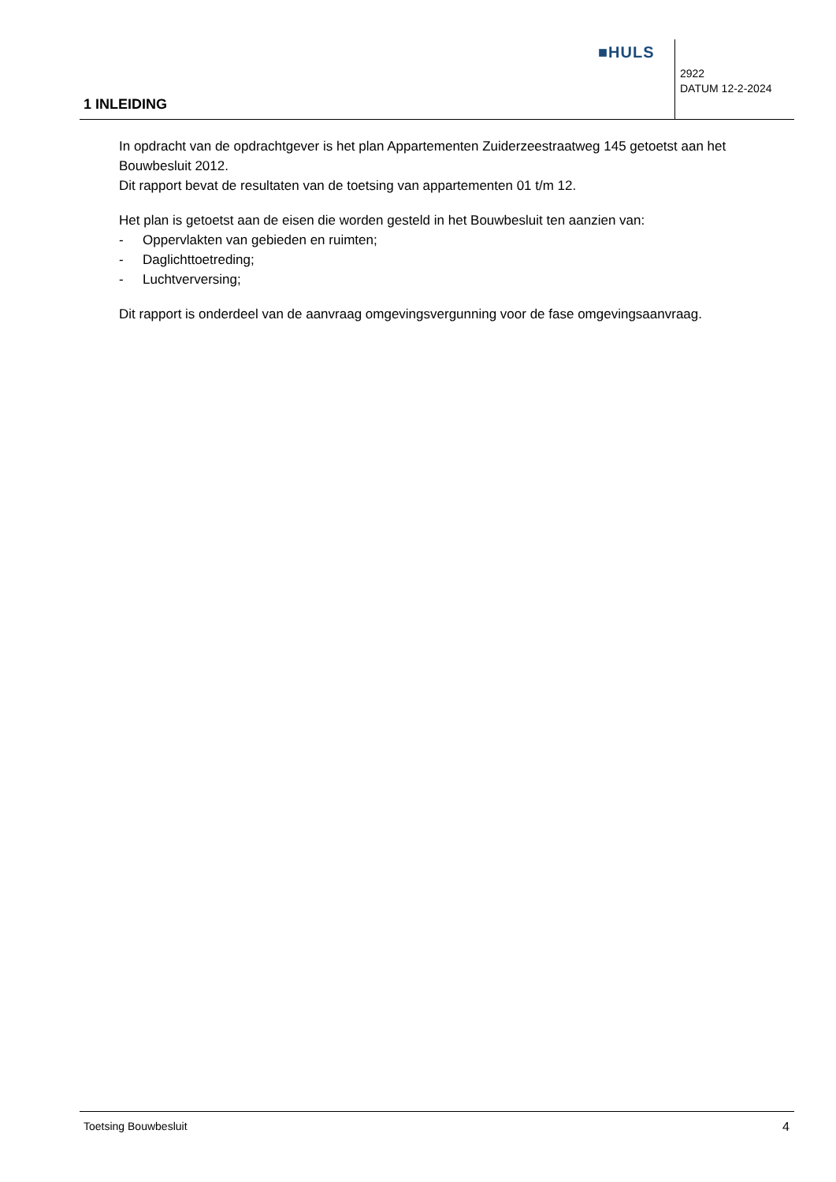■HULS
2922
DATUM 12-2-2024
1 INLEIDING
In opdracht van de opdrachtgever is het plan Appartementen Zuiderzeestraatweg 145 getoetst aan het Bouwbesluit 2012.
Dit rapport bevat de resultaten van de toetsing van appartementen 01 t/m 12.
Het plan is getoetst aan de eisen die worden gesteld in het Bouwbesluit ten aanzien van:
- Oppervlakten van gebieden en ruimten;
- Daglichttoetreding;
- Luchtverversing;
Dit rapport is onderdeel van de aanvraag omgevingsvergunning voor de fase omgevingsaanvraag.
Toetsing Bouwbesluit 4